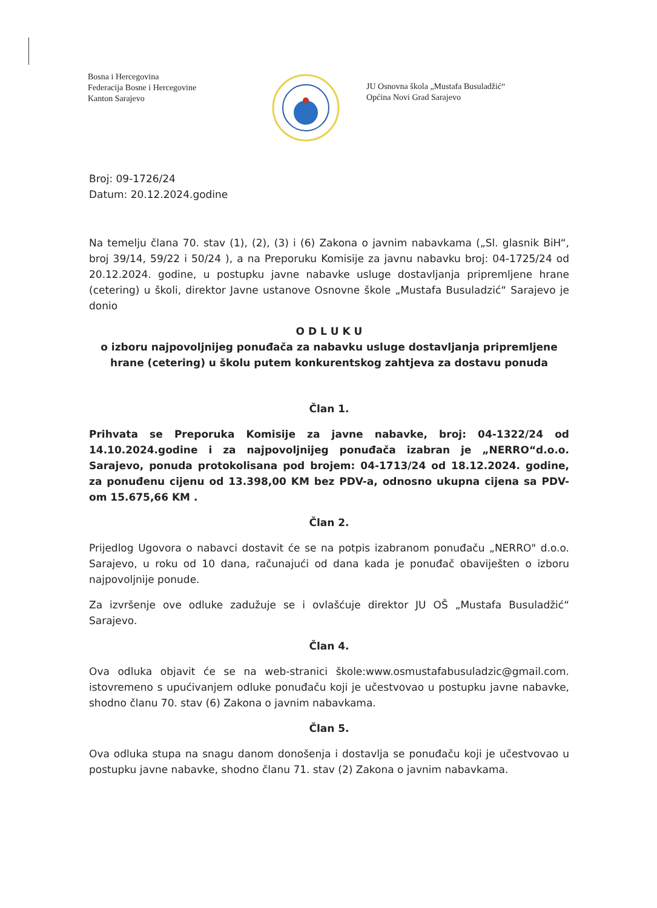Bosna i Hercegovina
Federacija Bosne i Hercegovine
Kanton Sarajevo
JU Osnovna škola „Mustafa Busuladžić“
Općina Novi Grad Sarajevo
Broj: 09-1726/24
Datum: 20.12.2024.godine
Na temelju člana 70. stav (1), (2), (3) i (6) Zakona o javnim nabavkama („Sl. glasnik BiH“, broj 39/14, 59/22 i 50/24 ), a na Preporuku Komisije za javnu nabavku broj: 04-1725/24 od 20.12.2024. godine, u postupku javne nabavke usluge dostavljanja pripremljene hrane (cetering) u školi, direktor Javne ustanove Osnovne škole „Mustafa Busuladzić“ Sarajevo je donio
O D L U K U
o izboru najpovoljnijeg ponuđača za nabavku usluge dostavljanja pripremljene hrane (cetering) u školu putem konkurentskog zahtjeva za dostavu ponuda
Član 1.
Prihvata se Preporuka Komisije za javne nabavke, broj: 04-1322/24 od 14.10.2024.godine i za najpovoljnijeg ponuđača izabran je „NERRO“d.o.o. Sarajevo, ponuda protokolisana pod brojem: 04-1713/24 od 18.12.2024. godine, za ponuđenu cijenu od 13.398,00 KM bez PDV-a, odnosno ukupna cijena sa PDV-om 15.675,66 KM .
Član 2.
Prijedlog Ugovora o nabavci dostavit će se na potpis izabranom ponuđaču „NERRO" d.o.o. Sarajevo, u roku od 10 dana, računajući od dana kada je ponuđač obaviješten o izboru najpovoljnije ponude.
Za izvršenje ove odluke zadužuje se i ovlašćuje direktor JU OŠ „Mustafa Busuladžić“ Sarajevo.
Član 4.
Ova odluka objavit će se na web-stranici škole:www.osmustafabusuladzic@gmail.com. istovremeno s upućivanjem odluke ponuđaču koji je učestvovao u postupku javne nabavke, shodno članu 70. stav (6) Zakona o javnim nabavkama.
Član 5.
Ova odluka stupa na snagu danom donošenja i dostavlja se ponuđaču koji je učestvovao u postupku javne nabavke, shodno članu 71. stav (2) Zakona o javnim nabavkama.